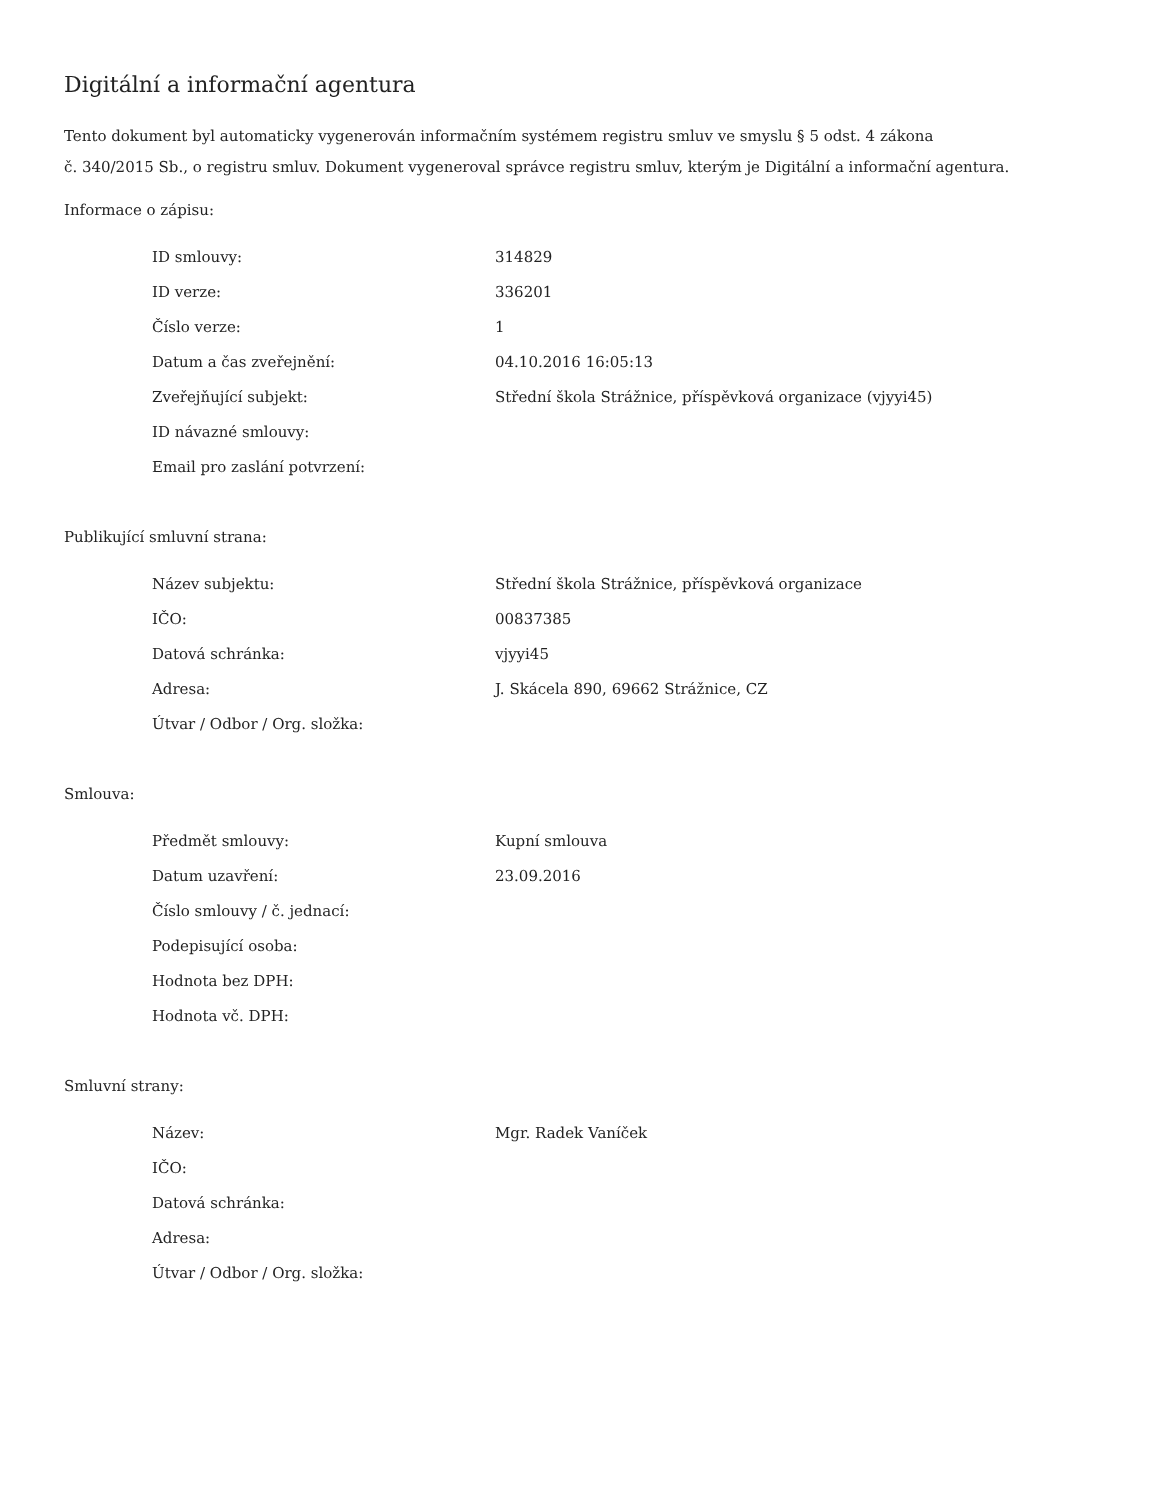Digitální a informační agentura
Tento dokument byl automaticky vygenerován informačním systémem registru smluv ve smyslu § 5 odst. 4 zákona
č. 340/2015 Sb., o registru smluv. Dokument vygeneroval správce registru smluv, kterým je Digitální a informační agentura.
Informace o zápisu:
| ID smlouvy: | 314829 |
| ID verze: | 336201 |
| Číslo verze: | 1 |
| Datum a čas zveřejnění: | 04.10.2016 16:05:13 |
| Zveřejňující subjekt: | Střední škola Strážnice, příspěvková organizace (vjyyi45) |
| ID návazné smlouvy: | |
| Email pro zaslání potvrzení: | |
Publikující smluvní strana:
| Název subjektu: | Střední škola Strážnice, příspěvková organizace |
| IČO: | 00837385 |
| Datová schránka: | vjyyi45 |
| Adresa: | J. Skácela 890, 69662 Strážnice, CZ |
| Útvar / Odbor / Org. složka: | |
Smlouva:
| Předmět smlouvy: | Kupní smlouva |
| Datum uzavření: | 23.09.2016 |
| Číslo smlouvy / č. jednací: | |
| Podepisující osoba: | |
| Hodnota bez DPH: | |
| Hodnota vč. DPH: | |
Smluvní strany:
| Název: | Mgr. Radek Vaníček |
| IČO: | |
| Datová schránka: | |
| Adresa: | |
| Útvar / Odbor / Org. složka: | |